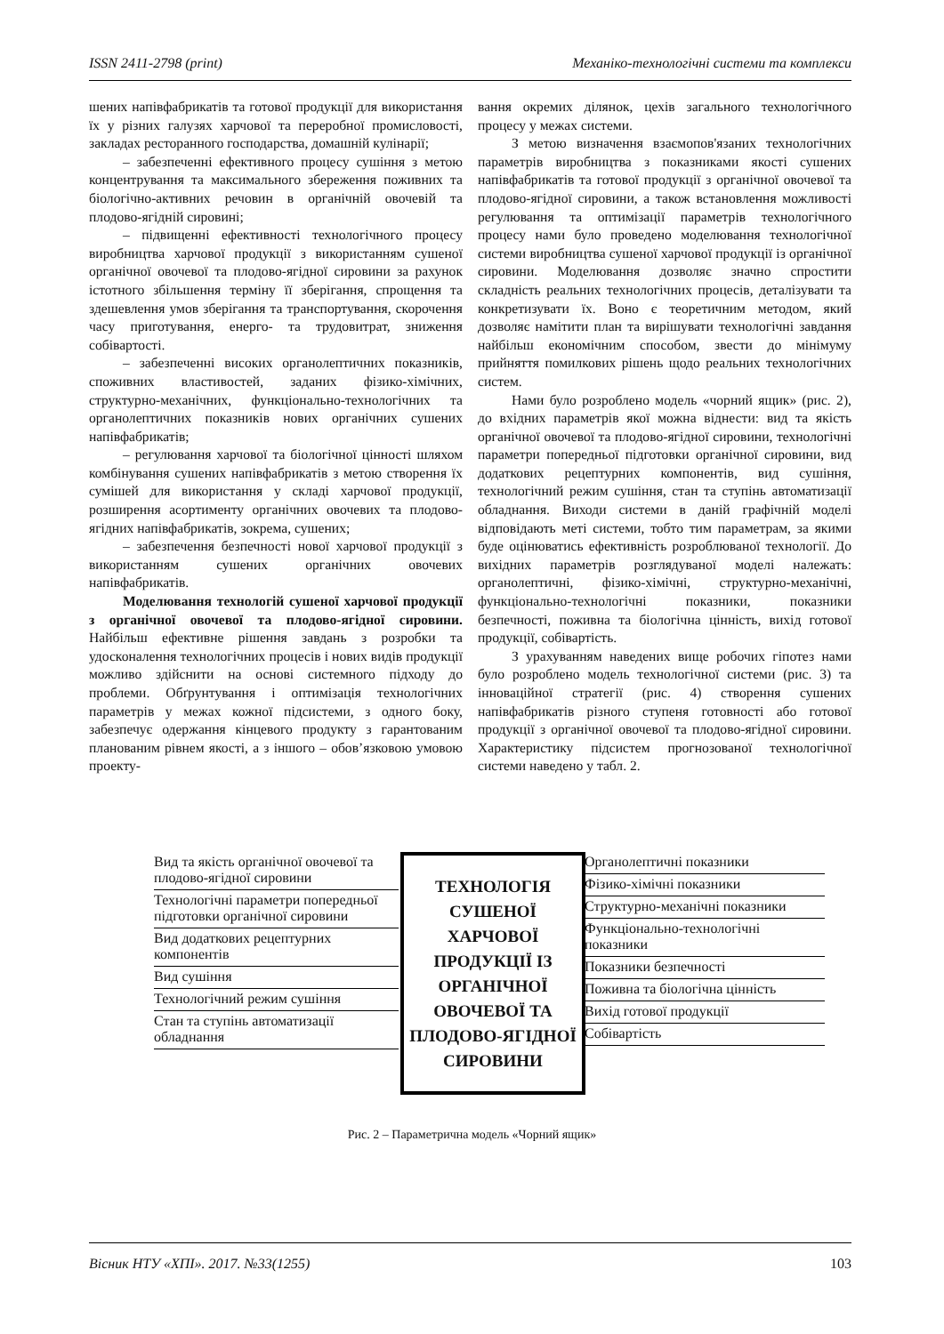ISSN 2411-2798 (print) Механіко-технологічні системи та комплекси
шених напівфабрикатів та готової продукції для використання їх у різних галузях харчової та переробної промисловості, закладах ресторанного господарства, домашній кулінарії;
– забезпеченні ефективного процесу сушіння з метою концентрування та максимального збереження поживних та біологічно-активних речовин в органічній овочевій та плодово-ягідній сировині;
– підвищенні ефективності технологічного процесу виробництва харчової продукції з використанням сушеної органічної овочевої та плодово-ягідної сировини за рахунок істотного збільшення терміну її зберігання, спрощення та здешевлення умов зберігання та транспортування, скорочення часу приготування, енерго- та трудовитрат, зниження собівартості.
– забезпеченні високих органолептичних показників, споживних властивостей, заданих фізико-хімічних, структурно-механічних, функціонально-технологічних та органолептичних показників нових органічних сушених напівфабрикатів;
– регулювання харчової та біологічної цінності шляхом комбінування сушених напівфабрикатів з метою створення їх сумішей для використання у складі харчової продукції, розширення асортименту органічних овочевих та плодово-ягідних напівфабрикатів, зокрема, сушених;
– забезпечення безпечності нової харчової продукції з використанням сушених органічних овочевих напівфабрикатів.
Моделювання технологій сушеної харчової продукції з органічної овочевої та плодово-ягідної сировини. Найбільш ефективне рішення завдань з розробки та удосконалення технологічних процесів і нових видів продукції можливо здійснити на основі системного підходу до проблеми. Обґрунтування і оптимізація технологічних параметрів у межах кожної підсистеми, з одного боку, забезпечує одержання кінцевого продукту з гарантованим планованим рівнем якості, а з іншого – обов’язковою умовою проекту-
вання окремих ділянок, цехів загального технологічного процесу у межах системи.
З метою визначення взаємопов'язаних технологічних параметрів виробництва з показниками якості сушених напівфабрикатів та готової продукції з органічної овочевої та плодово-ягідної сировини, а також встановлення можливості регулювання та оптимізації параметрів технологічного процесу нами було проведено моделювання технологічної системи виробництва сушеної харчової продукції із органічної сировини. Моделювання дозволяє значно спростити складність реальних технологічних процесів, деталізувати та конкретизувати їх. Воно є теоретичним методом, який дозволяє намітити план та вирішувати технологічні завдання найбільш економічним способом, звести до мінімуму прийняття помилкових рішень щодо реальних технологічних систем.
Нами було розроблено модель «чорний ящик» (рис. 2), до вхідних параметрів якої можна віднести: вид та якість органічної овочевої та плодово-ягідної сировини, технологічні параметри попередньої підготовки органічної сировини, вид додаткових рецептурних компонентів, вид сушіння, технологічний режим сушіння, стан та ступінь автоматизації обладнання. Виходи системи в даній графічній моделі відповідають меті системи, тобто тим параметрам, за якими буде оцінюватись ефективність розроблюваної технології. До вихідних параметрів розглядуваної моделі належать: органолептичні, фізико-хімічні, структурно-механічні, функціонально-технологічні показники, показники безпечності, поживна та біологічна цінність, вихід готової продукції, собівартість.
З урахуванням наведених вище робочих гіпотез нами було розроблено модель технологічної системи (рис. 3) та інноваційної стратегії (рис. 4) створення сушених напівфабрикатів різного ступеня готовності або готової продукції з органічної овочевої та плодово-ягідної сировини. Характеристику підсистем прогнозованої технологічної системи наведено у табл. 2.
Вид та якість органічної овочевої та плодово-ягідної сировини
Технологічні параметри попередньої підготовки органічної сировини
Вид додаткових рецептурних компонентів
Вид сушіння
Технологічний режим сушіння
Стан та ступінь автоматизації обладнання
ТЕХНОЛОГІЯ СУШЕНОЇ ХАРЧОВОЇ ПРОДУКЦІЇ ІЗ ОРГАНІЧНОЇ ОВОЧЕВОЇ ТА ПЛОДОВО-ЯГІДНОЇ СИРОВИНИ
Органолептичні показники
Фізико-хімічні показники
Структурно-механічні показники
Функціонально-технологічні показники
Показники безпечності
Поживна та біологічна цінність
Вихід готової продукції
Собівартість
Рис. 2 – Параметрична модель «Чорний ящик»
Вісник НТУ «ХПІ». 2017. №33(1255) 103